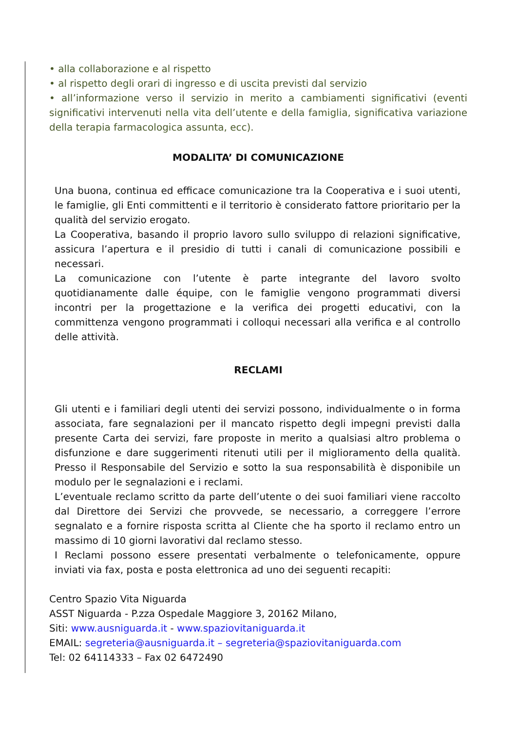• alla collaborazione e al rispetto
• al rispetto degli orari di ingresso e di uscita previsti dal servizio
• all’informazione verso il servizio in merito a cambiamenti significativi (eventi significativi intervenuti nella vita dell’utente e della famiglia, significativa variazione della terapia farmacologica assunta, ecc).
MODALITA’ DI COMUNICAZIONE
Una buona, continua ed efficace comunicazione tra la Cooperativa e i suoi utenti, le famiglie, gli Enti committenti e il territorio è considerato fattore prioritario per la qualità del servizio erogato.
La Cooperativa, basando il proprio lavoro sullo sviluppo di relazioni significative, assicura l’apertura e il presidio di tutti i canali di comunicazione possibili e necessari.
La comunicazione con l’utente è parte integrante del lavoro svolto quotidianamente dalle équipe, con le famiglie vengono programmati diversi incontri per la progettazione e la verifica dei progetti educativi, con la committenza vengono programmati i colloqui necessari alla verifica e al controllo delle attività.
RECLAMI
Gli utenti e i familiari degli utenti dei servizi possono, individualmente o in forma associata, fare segnalazioni per il mancato rispetto degli impegni previsti dalla presente Carta dei servizi, fare proposte in merito a qualsiasi altro problema o disfunzione e dare suggerimenti ritenuti utili per il miglioramento della qualità. Presso il Responsabile del Servizio e sotto la sua responsabilità è disponibile un modulo per le segnalazioni e i reclami.
L’eventuale reclamo scritto da parte dell’utente o dei suoi familiari viene raccolto dal Direttore dei Servizi che provvede, se necessario, a correggere l’errore segnalato e a fornire risposta scritta al Cliente che ha sporto il reclamo entro un massimo di 10 giorni lavorativi dal reclamo stesso.
I Reclami possono essere presentati verbalmente o telefonicamente, oppure inviati via fax, posta e posta elettronica ad uno dei seguenti recapiti:
Centro Spazio Vita Niguarda
ASST Niguarda - P.zza Ospedale Maggiore 3, 20162 Milano,
Siti: www.ausniguarda.it - www.spaziovitaniguarda.it
EMAIL: segreteria@ausniguarda.it – segreteria@spaziovitaniguarda.com
Tel: 02 64114333 – Fax 02 6472490